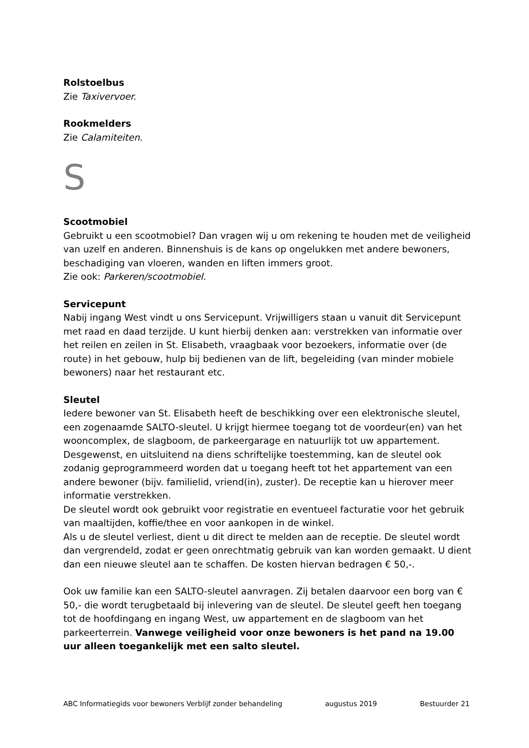Rolstoelbus
Zie Taxivervoer.
Rookmelders
Zie Calamiteiten.
S
Scootmobiel
Gebruikt u een scootmobiel? Dan vragen wij u om rekening te houden met de veiligheid van uzelf en anderen. Binnenshuis is de kans op ongelukken met andere bewoners, beschadiging van vloeren, wanden en liften immers groot.
Zie ook: Parkeren/scootmobiel.
Servicepunt
Nabij ingang West vindt u ons Servicepunt. Vrijwilligers staan u vanuit dit Servicepunt met raad en daad terzijde. U kunt hierbij denken aan: verstrekken van informatie over het reilen en zeilen in St. Elisabeth, vraagbaak voor bezoekers, informatie over (de route) in het gebouw, hulp bij bedienen van de lift, begeleiding (van minder mobiele bewoners) naar het restaurant etc.
Sleutel
Iedere bewoner van St. Elisabeth heeft de beschikking over een elektronische sleutel, een zogenaamde SALTO-sleutel. U krijgt hiermee toegang tot de voordeur(en) van het wooncomplex, de slagboom, de parkeergarage en natuurlijk tot uw appartement. Desgewenst, en uitsluitend na diens schriftelijke toestemming, kan de sleutel ook zodanig geprogrammeerd worden dat u toegang heeft tot het appartement van een andere bewoner (bijv. familielid, vriend(in), zuster). De receptie kan u hierover meer informatie verstrekken.
De sleutel wordt ook gebruikt voor registratie en eventueel facturatie voor het gebruik van maaltijden, koffie/thee en voor aankopen in de winkel.
Als u de sleutel verliest, dient u dit direct te melden aan de receptie. De sleutel wordt dan vergrendeld, zodat er geen onrechtmatig gebruik van kan worden gemaakt. U dient dan een nieuwe sleutel aan te schaffen. De kosten hiervan bedragen € 50,-.
Ook uw familie kan een SALTO-sleutel aanvragen. Zij betalen daarvoor een borg van € 50,- die wordt terugbetaald bij inlevering van de sleutel. De sleutel geeft hen toegang tot de hoofdingang en ingang West, uw appartement en de slagboom van het parkeerterrein. Vanwege veiligheid voor onze bewoners is het pand na 19.00 uur alleen toegankelijk met een salto sleutel.
ABC Informatiegids voor bewoners Verblijf zonder behandeling augustus 2019 Bestuurder 21